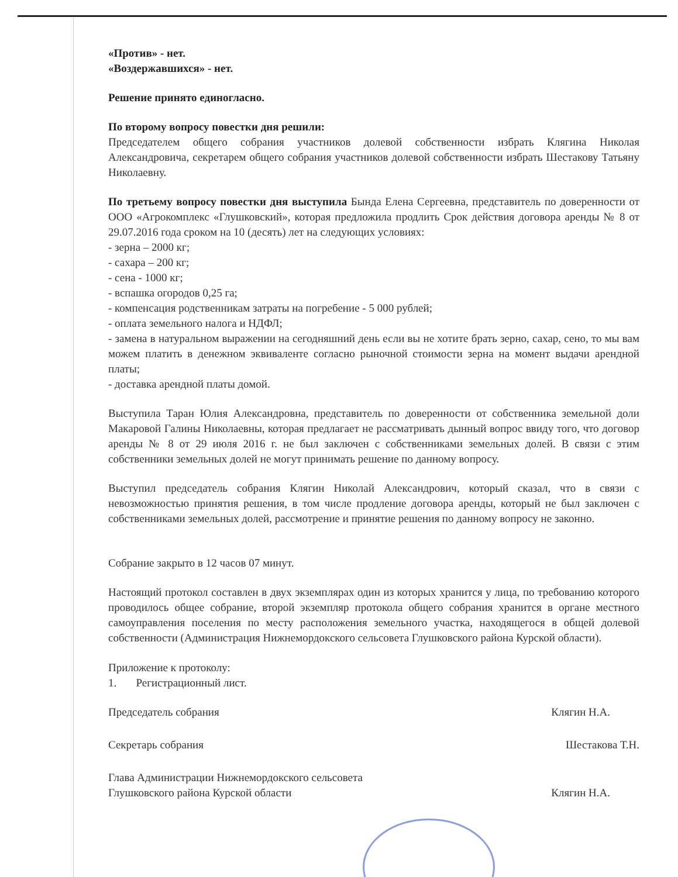«Против» - нет.
«Воздержавшихся» - нет.
Решение принято единогласно.
По второму вопросу повестки дня решили:
Председателем общего собрания участников долевой собственности избрать Клягина Николая Александровича, секретарем общего собрания участников долевой собственности избрать Шестакову Татьяну Николаевну.
По третьему вопросу повестки дня выступила Бында Елена Сергеевна, представитель по доверенности от ООО «Агрокомплекс «Глушковский», которая предложила продлить Срок действия договора аренды № 8 от 29.07.2016 года сроком на 10 (десять) лет на следующих условиях:
- зерна – 2000 кг;
- сахара – 200 кг;
- сена - 1000 кг;
- вспашка огородов 0,25 га;
- компенсация родственникам затраты на погребение - 5 000 рублей;
- оплата земельного налога и НДФЛ;
- замена в натуральном выражении на сегодняшний день если вы не хотите брать зерно, сахар, сено, то мы вам можем платить в денежном эквиваленте согласно рыночной стоимости зерна на момент выдачи арендной платы;
- доставка арендной платы домой.
Выступила Таран Юлия Александровна, представитель по доверенности от собственника земельной доли Макаровой Галины Николаевны, которая предлагает не рассматривать дынный вопрос ввиду того, что договор аренды № 8 от 29 июля 2016 г. не был заключен с собственниками земельных долей. В связи с этим собственники земельных долей не могут принимать решение по данному вопросу.
Выступил председатель собрания Клягин Николай Александрович, который сказал, что в связи с невозможностью принятия решения, в том числе продление договора аренды, который не был заключен с собственниками земельных долей, рассмотрение и принятие решения по данному вопросу не законно.
Собрание закрыто в 12 часов 07 минут.
Настоящий протокол составлен в двух экземплярах один из которых хранится у лица, по требованию которого проводилось общее собрание, второй экземпляр протокола общего собрания хранится в органе местного самоуправления поселения по месту расположения земельного участка, находящегося в общей долевой собственности (Администрация Нижнемордокского сельсовета Глушковского района Курской области).
Приложение к протоколу:
1. Регистрационный лист.
Председатель собрания Клягин Н.А.
Секретарь собрания Шестакова Т.Н.
Глава Администрации Нижнемордокского сельсовета
Глушковского района Курской области Клягин Н.А.